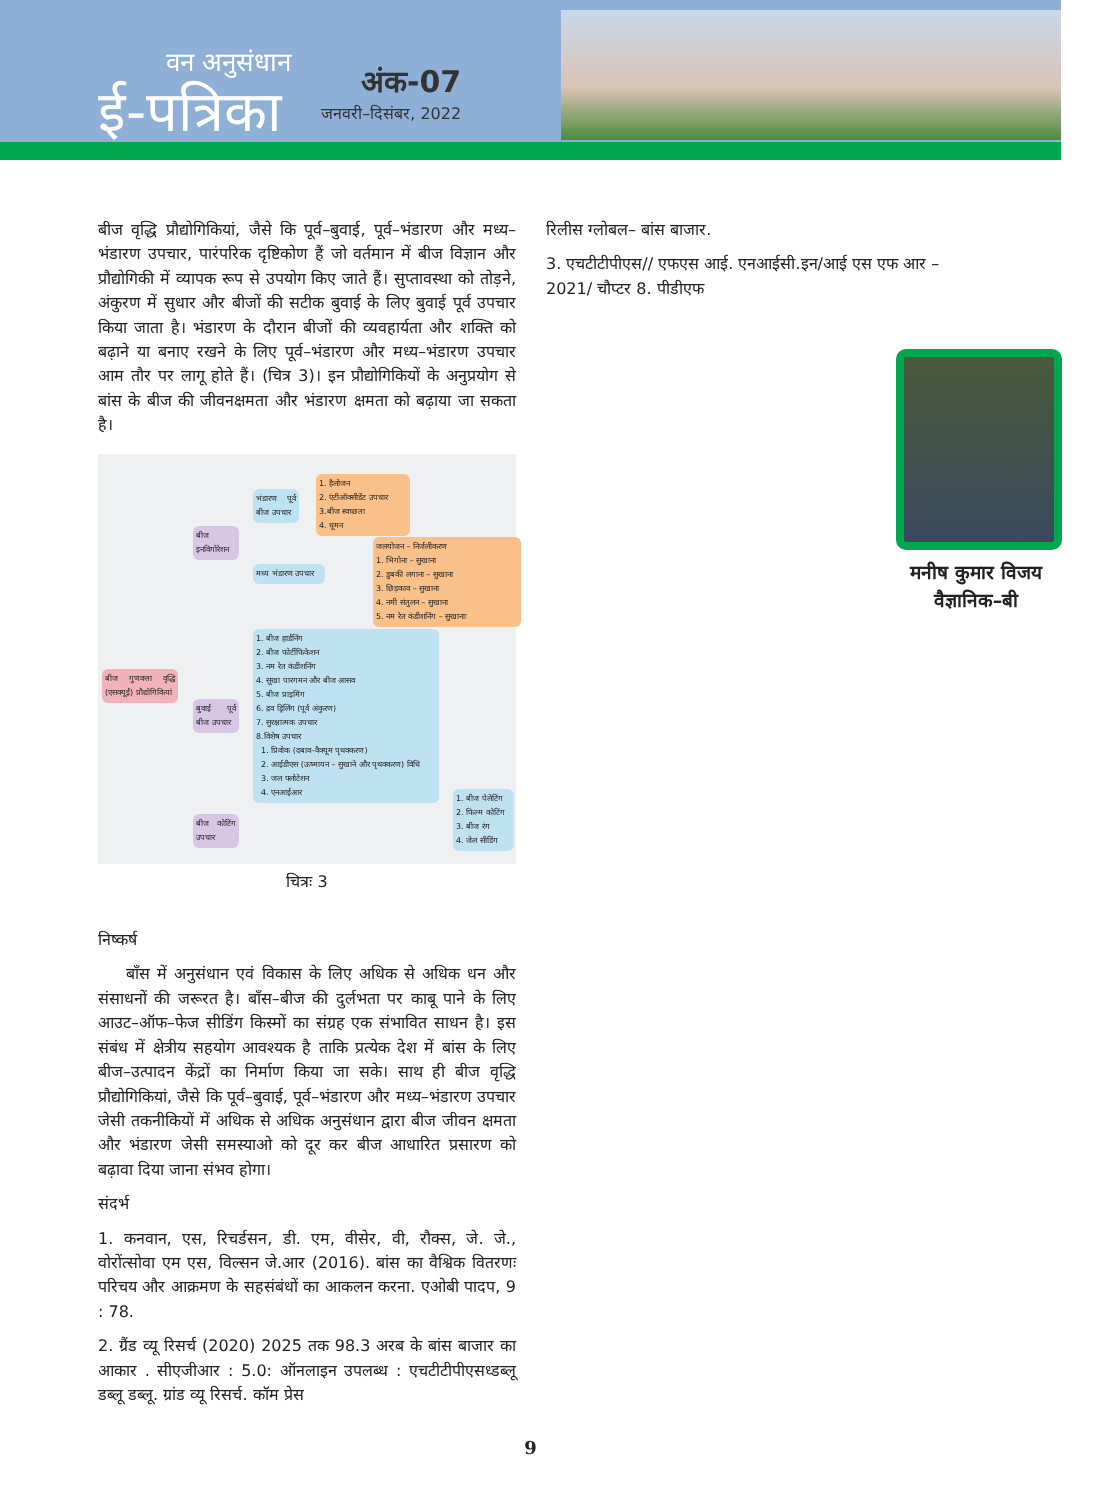वन अनुसंधान
ई-पत्रिका
अंक-07
जनवरी–दिसंबर, 2022
बीज वृद्धि प्रौद्योगिकियां, जैसे कि पूर्व–बुवाई, पूर्व–भंडारण और मध्य–भंडारण उपचार, पारंपरिक दृष्टिकोण हैं जो वर्तमान में बीज विज्ञान और प्रौद्योगिकी में व्यापक रूप से उपयोग किए जाते हैं। सुप्तावस्था को तोड़ने, अंकुरण में सुधार और बीजों की सटीक बुवाई के लिए बुवाई पूर्व उपचार किया जाता है। भंडारण के दौरान बीजों की व्यवहार्यता और शक्ति को बढ़ाने या बनाए रखने के लिए पूर्व–भंडारण और मध्य–भंडारण उपचार आम तौर पर लागू होते हैं। (चित्र 3)। इन प्रौद्योगिकियों के अनुप्रयोग से बांस के बीज की जीवनक्षमता और भंडारण क्षमता को बढ़ाया जा सकता है।
बीज गुणवत्ता वृद्धि (एसक्यूई) प्रौद्योगिकियां
बीज इनविगोरेशन
भंडारण पूर्व बीज उपचार
1. हैलोजन
2. एंटीऑक्सीडेंट उपचार
3.बीज स्वच्छता
4. धूमन
मध्य भंडारण उपचार
जलयोजन – निर्जलीकरण
1. भिगोना – सुखाना
2. डुबकी लगाना – सुखाना
3. छिड़काव – सुखाना
4. नमी संतुलन – सुखाना
5. नम रेत कंडीशनिंग – सुखानाः
बुवाई पूर्व बीज उपचार
1. बीज हार्डनिंग
2. बीज फोर्टीफिकेशन
3. नम रेत कंडीशनिंग
4. सूखा पारगमन और बीज आसव
5. बीज प्राइमिंग
6. द्रव ड्रिलिंग (पूर्व अंकुरण)
7. सुरक्षात्मक उपचार
8.विशेष उपचार
1. प्रिवोक (दबाव–वैक्यूम पृथक्करण)
2. आईडीएस (ऊष्मायन – सुखाने और पृथक्करण) विधि
3. जल फ्लोटेशन
4. एनआईआर
बीज कोटिंग उपचार
1. बीज पेलेटिंग
2. फिल्म कोटिंग
3. बीज रंग
4. जेल सीडिंग
चित्रः 3
निष्कर्ष
बाँस में अनुसंधान एवं विकास के लिए अधिक से अधिक धन और संसाधनों की जरूरत है। बाँस–बीज की दुर्लभता पर काबू पाने के लिए आउट–ऑफ–फेज सीडिंग किस्मों का संग्रह एक संभावित साधन है। इस संबंध में क्षेत्रीय सहयोग आवश्यक है ताकि प्रत्येक देश में बांस के लिए बीज–उत्पादन केंद्रों का निर्माण किया जा सके। साथ ही बीज वृद्धि प्रौद्योगिकियां, जैसे कि पूर्व–बुवाई, पूर्व–भंडारण और मध्य–भंडारण उपचार जेसी तकनीकियों में अधिक से अधिक अनुसंधान द्वारा बीज जीवन क्षमता और भंडारण जेसी समस्याओ को दूर कर बीज आधारित प्रसारण को बढ़ावा दिया जाना संभव होगा।
संदर्भ
1. कनवान, एस, रिचर्डसन, डी. एम, वीसेर, वी, रौक्स, जे. जे., वोरोंत्सोवा एम एस, विल्सन जे.आर (2016). बांस का वैश्विक वितरणः परिचय और आक्रमण के सहसंबंधों का आकलन करना. एओबी पादप, 9 : 78.
2. ग्रैंड व्यू रिसर्च (2020) 2025 तक 98.3 अरब के बांस बाजार का आकार . सीएजीआर : 5.0: ऑनलाइन उपलब्ध : एचटीटीपीएसध्डब्लू डब्लू डब्लू. ग्रांड व्यू रिसर्च. कॉम प्रेस
रिलीस ग्लोबल– बांस बाजार.
3. एचटीटीपीएस// एफएस आई. एनआईसी.इन/आई एस एफ आर –2021/ चौप्टर 8. पीडीएफ
मनीष कुमार विजय
वैज्ञानिक–बी
9